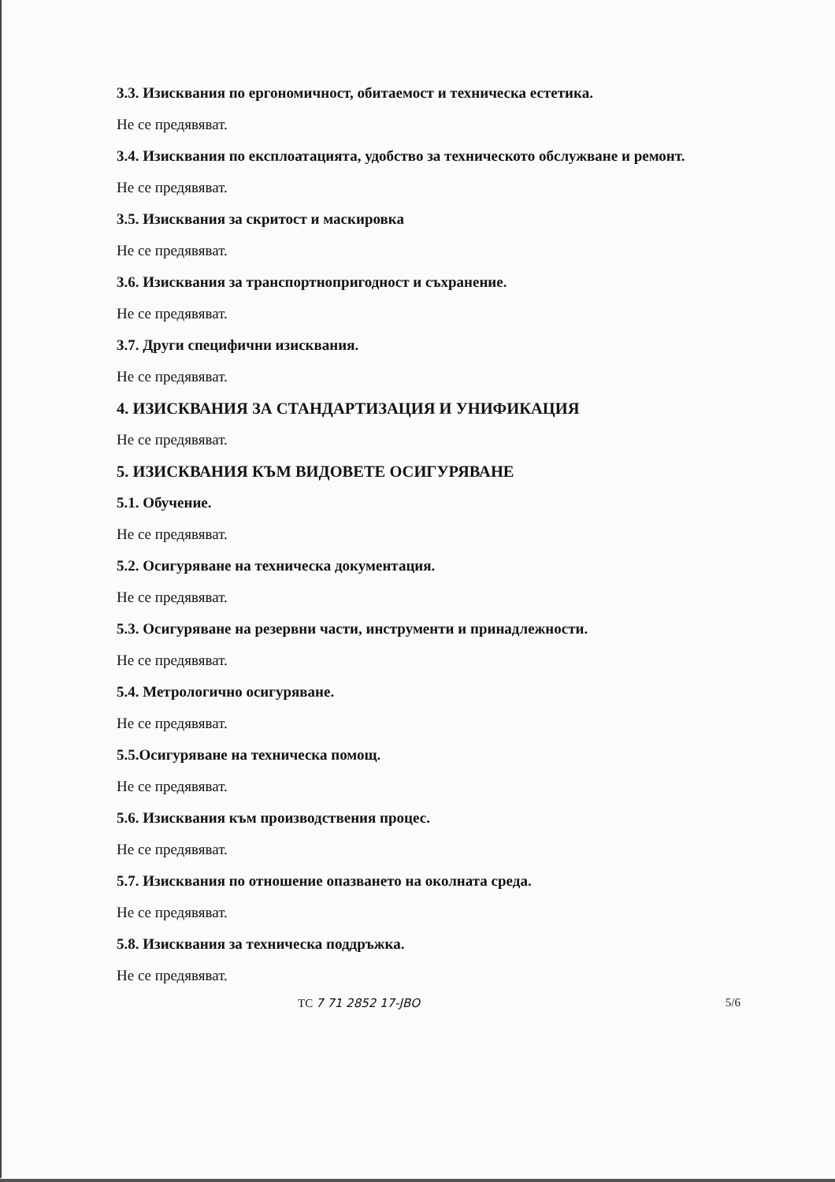3.3. Изисквания по ергономичност, обитаемост и техническа естетика.
Не се предявяват.
3.4. Изисквания по експлоатацията, удобство за техническото обслужване и ремонт.
Не се предявяват.
3.5. Изисквания за скритост и маскировка
Не се предявяват.
3.6. Изисквания за транспортнопригодност и съхранение.
Не се предявяват.
3.7. Други специфични изисквания.
Не се предявяват.
4. ИЗИСКВАНИЯ ЗА СТАНДАРТИЗАЦИЯ И УНИФИКАЦИЯ
Не се предявяват.
5. ИЗИСКВАНИЯ КЪМ ВИДОВЕТЕ ОСИГУРЯВАНЕ
5.1. Обучение.
Не се предявяват.
5.2. Осигуряване на техническа документация.
Не се предявяват.
5.3. Осигуряване на резервни части, инструменти и принадлежности.
Не се предявяват.
5.4. Метрологично осигуряване.
Не се предявяват.
5.5.Осигуряване на техническа помощ.
Не се предявяват.
5.6. Изисквания към производствения процес.
Не се предявяват.
5.7. Изисквания по отношение опазването на околната среда.
Не се предявяват.
5.8. Изисквания за техническа поддръжка.
Не се предявяват.
ТС 7 71 2852 17-ЈВО 5/6